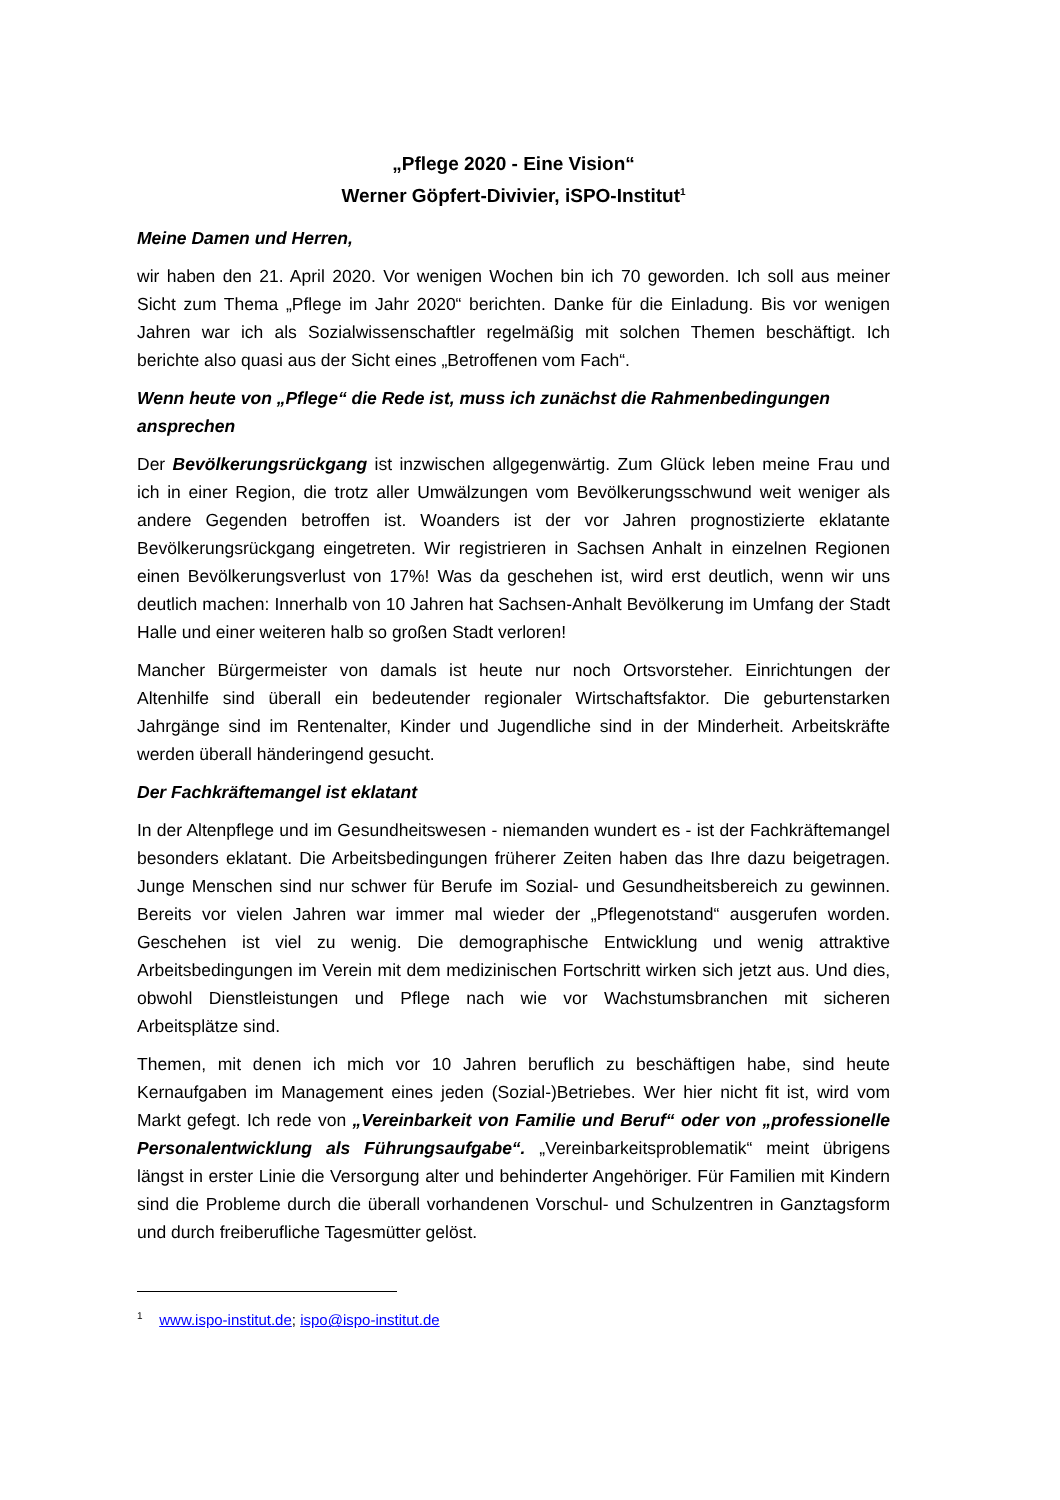„Pflege 2020 - Eine Vision“
Werner Göpfert-Divivier, iSPO-Institut<sup>1</sup>
Meine Damen und Herren,
wir haben den 21. April 2020. Vor wenigen Wochen bin ich 70 geworden. Ich soll aus meiner Sicht zum Thema „Pflege im Jahr 2020“ berichten. Danke für die Einladung. Bis vor wenigen Jahren war ich als Sozialwissenschaftler regelmäßig mit solchen Themen beschäftigt. Ich berichte also quasi aus der Sicht eines „Betroffenen vom Fach“.
Wenn heute von „Pflege“ die Rede ist, muss ich zunächst die Rahmenbedingungen ansprechen
Der Bevölkerungsrückgang ist inzwischen allgegenwärtig. Zum Glück leben meine Frau und ich in einer Region, die trotz aller Umwälzungen vom Bevölkerungsschwund weit weniger als andere Gegenden betroffen ist. Woanders ist der vor Jahren prognostizierte eklatante Bevölkerungsrückgang eingetreten. Wir registrieren in Sachsen Anhalt in einzelnen Regionen einen Bevölkerungsverlust von 17%! Was da geschehen ist, wird erst deutlich, wenn wir uns deutlich machen: Innerhalb von 10 Jahren hat Sachsen-Anhalt Bevölkerung im Umfang der Stadt Halle und einer weiteren halb so großen Stadt verloren!
Mancher Bürgermeister von damals ist heute nur noch Ortsvorsteher. Einrichtungen der Altenhilfe sind überall ein bedeutender regionaler Wirtschaftsfaktor. Die geburtenstarken Jahrgänge sind im Rentenalter, Kinder und Jugendliche sind in der Minderheit. Arbeitskräfte werden überall händeringend gesucht.
Der Fachkräftemangel ist eklatant
In der Altenpflege und im Gesundheitswesen - niemanden wundert es - ist der Fachkräftemangel besonders eklatant. Die Arbeitsbedingungen früherer Zeiten haben das Ihre dazu beigetragen. Junge Menschen sind nur schwer für Berufe im Sozial- und Gesundheitsbereich zu gewinnen. Bereits vor vielen Jahren war immer mal wieder der „Pflegenotstand“ ausgerufen worden. Geschehen ist viel zu wenig. Die demographische Entwicklung und wenig attraktive Arbeitsbedingungen im Verein mit dem medizinischen Fortschritt wirken sich jetzt aus. Und dies, obwohl Dienstleistungen und Pflege nach wie vor Wachstumsbranchen mit sicheren Arbeitsplätze sind.
Themen, mit denen ich mich vor 10 Jahren beruflich zu beschäftigen habe, sind heute Kernaufgaben im Management eines jeden (Sozial-)Betriebes. Wer hier nicht fit ist, wird vom Markt gefegt. Ich rede von „Vereinbarkeit von Familie und Beruf“ oder von „professionelle Personalentwicklung als Führungsaufgabe“. „Vereinbarkeitsproblematik“ meint übrigens längst in erster Linie die Versorgung alter und behinderter Angehöriger. Für Familien mit Kindern sind die Probleme durch die überall vorhandenen Vorschul- und Schulzentren in Ganztagsform und durch freiberufliche Tagesmütter gelöst.
<sup>1</sup> www.ispo-institut.de; ispo@ispo-institut.de